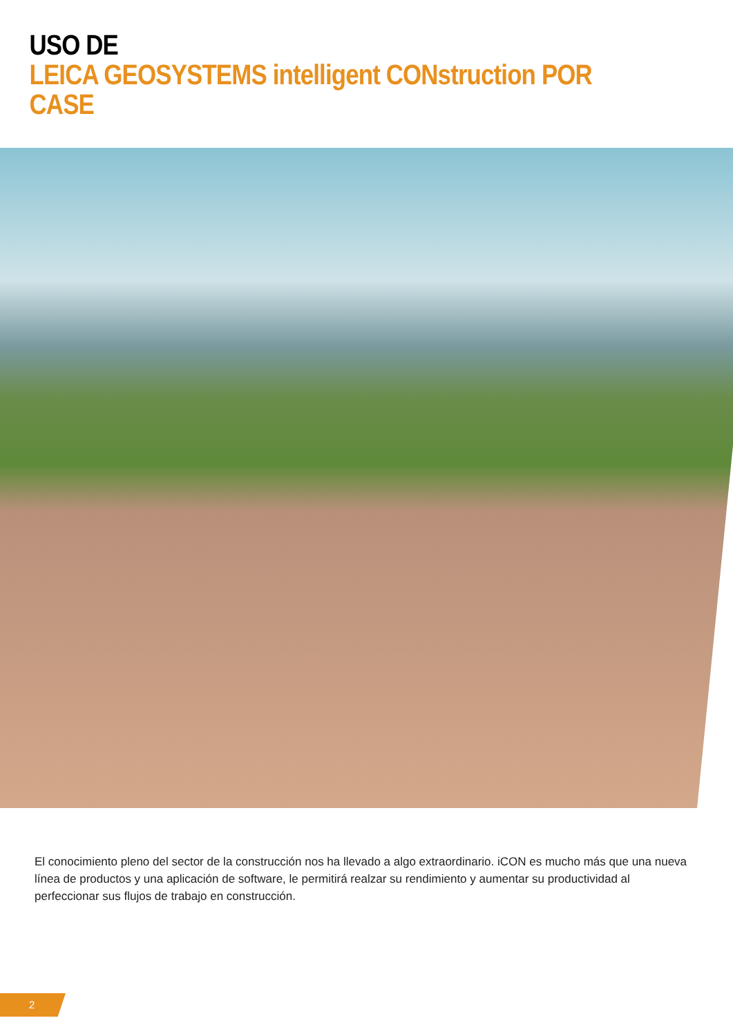USO DE
LEICA GEOSYSTEMS intelligent CONstruction POR CASE
El conocimiento pleno del sector de la construcción nos ha llevado a algo extraordinario. iCON es mucho más que una nueva línea de productos y una aplicación de software, le permitirá realzar su rendimiento y aumentar su productividad al perfeccionar sus flujos de trabajo en construcción.
2